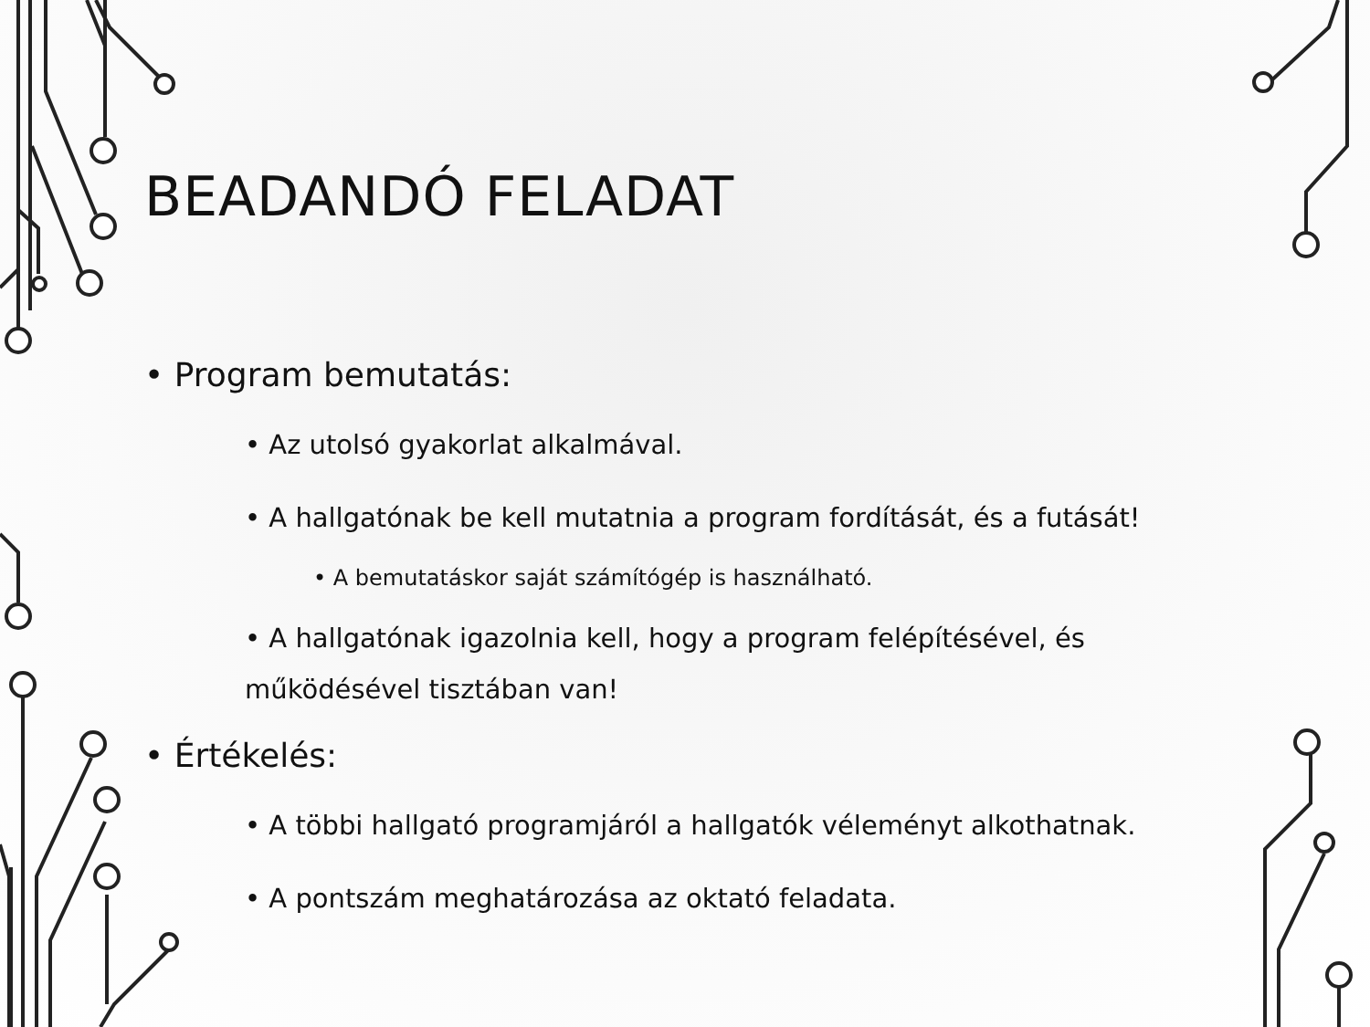BEADANDÓ FELADAT
• Program bemutatás:
• Az utolsó gyakorlat alkalmával.
• A hallgatónak be kell mutatnia a program fordítását, és a futását!
• A bemutatáskor saját számítógép is használható.
• A hallgatónak igazolnia kell, hogy a program felépítésével, és működésével tisztában van!
• Értékelés:
• A többi hallgató programjáról a hallgatók véleményt alkothatnak.
• A pontszám meghatározása az oktató feladata.